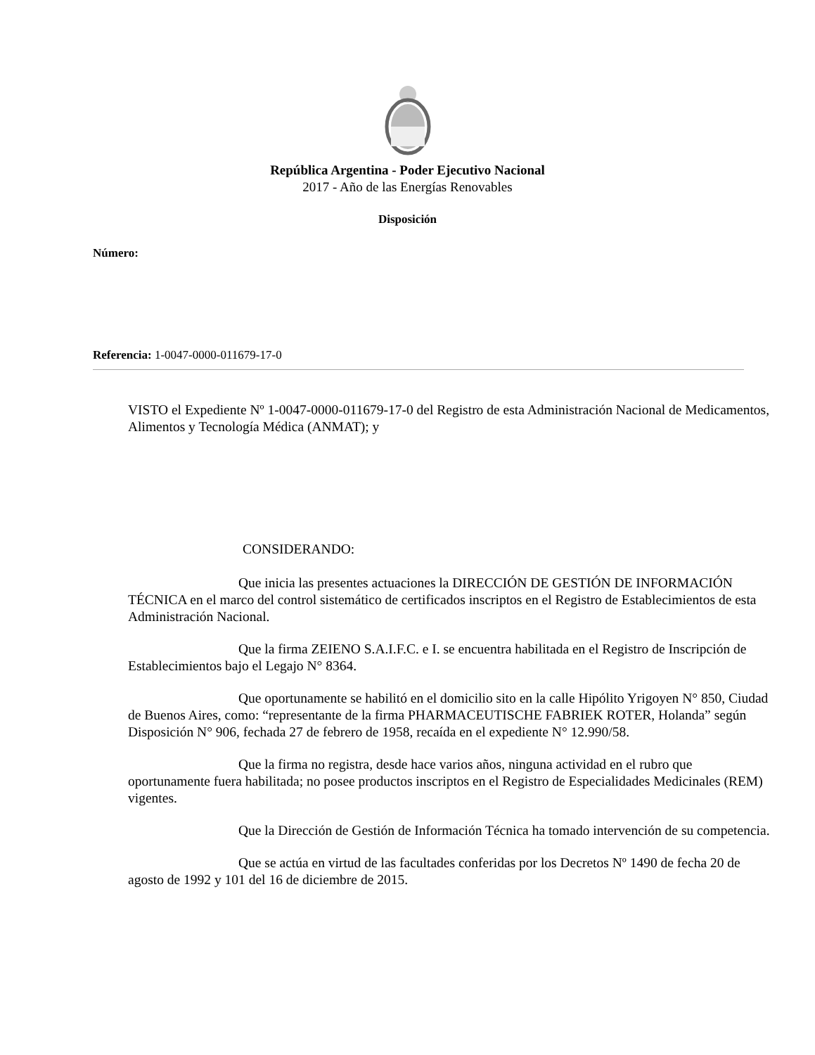República Argentina - Poder Ejecutivo Nacional
2017 - Año de las Energías Renovables
Disposición
Número:
Referencia: 1-0047-0000-011679-17-0
VISTO el Expediente Nº 1-0047-0000-011679-17-0 del Registro de esta Administración Nacional de Medicamentos, Alimentos y Tecnología Médica (ANMAT); y
CONSIDERANDO:
Que inicia las presentes actuaciones la DIRECCIÓN DE GESTIÓN DE INFORMACIÓN TÉCNICA en el marco del control sistemático de certificados inscriptos en el Registro de Establecimientos de esta Administración Nacional.
Que la firma ZEIENO S.A.I.F.C. e I. se encuentra habilitada en el Registro de Inscripción de Establecimientos bajo el Legajo N° 8364.
Que oportunamente se habilitó en el domicilio sito en la calle Hipólito Yrigoyen N° 850, Ciudad de Buenos Aires, como: “representante de la firma PHARMACEUTISCHE FABRIEK ROTER, Holanda” según Disposición N° 906, fechada 27 de febrero de 1958, recaída en el expediente N° 12.990/58.
Que la firma no registra, desde hace varios años, ninguna actividad en el rubro que oportunamente fuera habilitada; no posee productos inscriptos en el Registro de Especialidades Medicinales (REM) vigentes.
Que la Dirección de Gestión de Información Técnica ha tomado intervención de su competencia.
Que se actúa en virtud de las facultades conferidas por los Decretos Nº 1490 de fecha 20 de agosto de 1992 y 101 del 16 de diciembre de 2015.